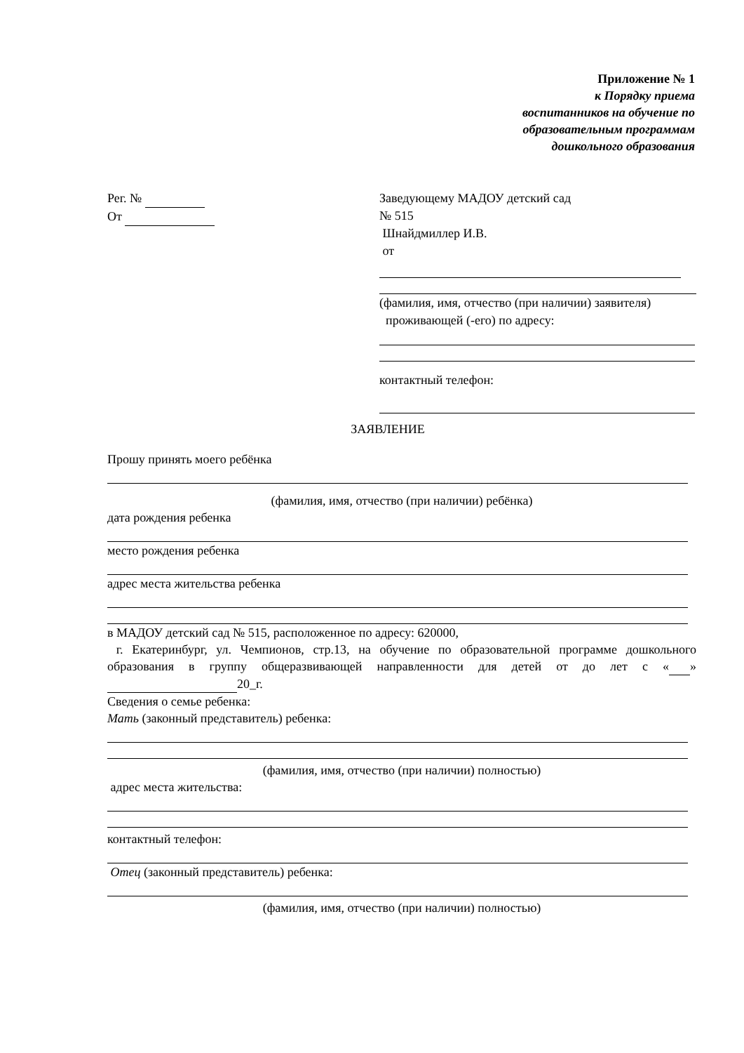Приложение № 1
к Порядку приема
воспитанников на обучение по
образовательным программам
дошкольного образования
Рег. №
От
Заведующему МАДОУ детский сад
№ 515
Шнайдмиллер И.В.
от
(фамилия, имя, отчество (при наличии) заявителя)
проживающей (-его) по адресу:
контактный телефон:
ЗАЯВЛЕНИЕ
Прошу принять моего ребёнка
(фамилия, имя, отчество (при наличии) ребёнка)
дата рождения ребенка
место рождения ребенка
адрес места жительства ребенка
в МАДОУ детский сад № 515, расположенное по адресу: 620000,
г. Екатеринбург, ул. Чемпионов, стр.13, на обучение по образовательной программе дошкольного образования в группу общеразвивающей направленности для детей от до лет с « » 20_г.
Сведения о семье ребенка:
Мать (законный представитель) ребенка:
(фамилия, имя, отчество (при наличии) полностью)
адрес места жительства:
контактный телефон:
Отец (законный представитель) ребенка:
(фамилия, имя, отчество (при наличии) полностью)